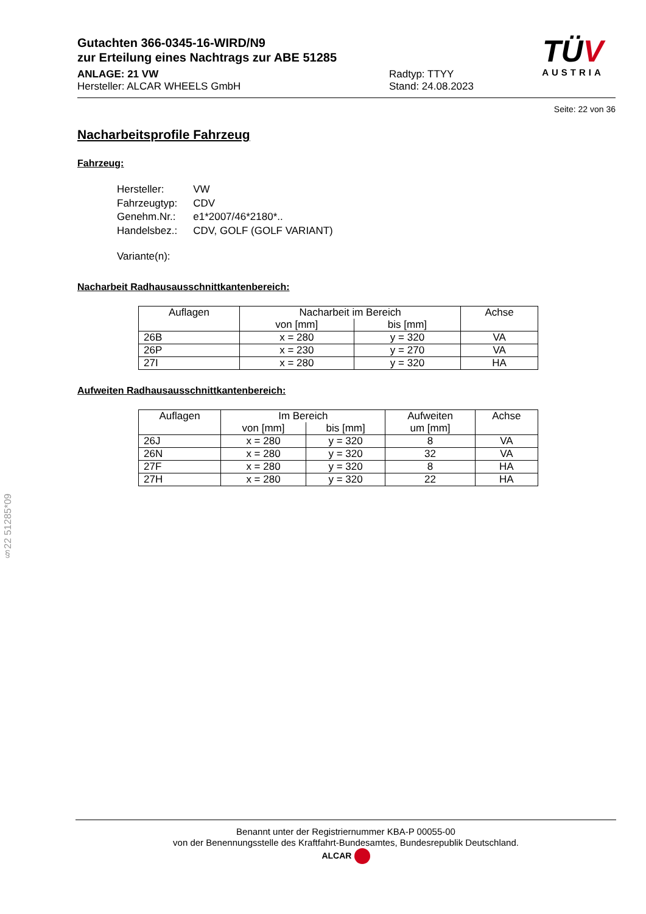Gutachten 366-0345-16-WIRD/N9
zur Erteilung eines Nachtrags zur ABE 51285
ANLAGE: 21 VW
Hersteller: ALCAR WHEELS GmbH
Radtyp: TTYY
Stand: 24.08.2023
TÜV
AUSTRIA
Seite: 22 von 36
Nacharbeitsprofile Fahrzeug
Fahrzeug:
| Hersteller: | VW |
| Fahrzeugtyp: | CDV |
| Genehm.Nr.: | e1*2007/46*2180*.. |
| Handelsbez.: | CDV, GOLF (GOLF VARIANT) |
| Variante(n): | |
Nacharbeit Radhausausschnittkantenbereich:
| Auflagen | Nacharbeit im Bereich | | Achse |
| --- | --- | --- | --- |
| | von [mm] | bis [mm] | |
| 26B | x = 280 | y = 320 | VA |
| 26P | x = 230 | y = 270 | VA |
| 27I | x = 280 | y = 320 | HA |
Aufweiten Radhausausschnittkantenbereich:
| Auflagen | Im Bereich | | Aufweiten um [mm] | Achse |
| --- | --- | --- | --- | --- |
| | von [mm] | bis [mm] | | |
| 26J | x = 280 | y = 320 | 8 | VA |
| 26N | x = 280 | y = 320 | 32 | VA |
| 27F | x = 280 | y = 320 | 8 | HA |
| 27H | x = 280 | y = 320 | 22 | HA |
§22 51285*09
Benannt unter der Registriernummer KBA-P 00055-00
von der Benennungsstelle des Kraftfahrt-Bundesamtes, Bundesrepublik Deutschland.
ALCAR